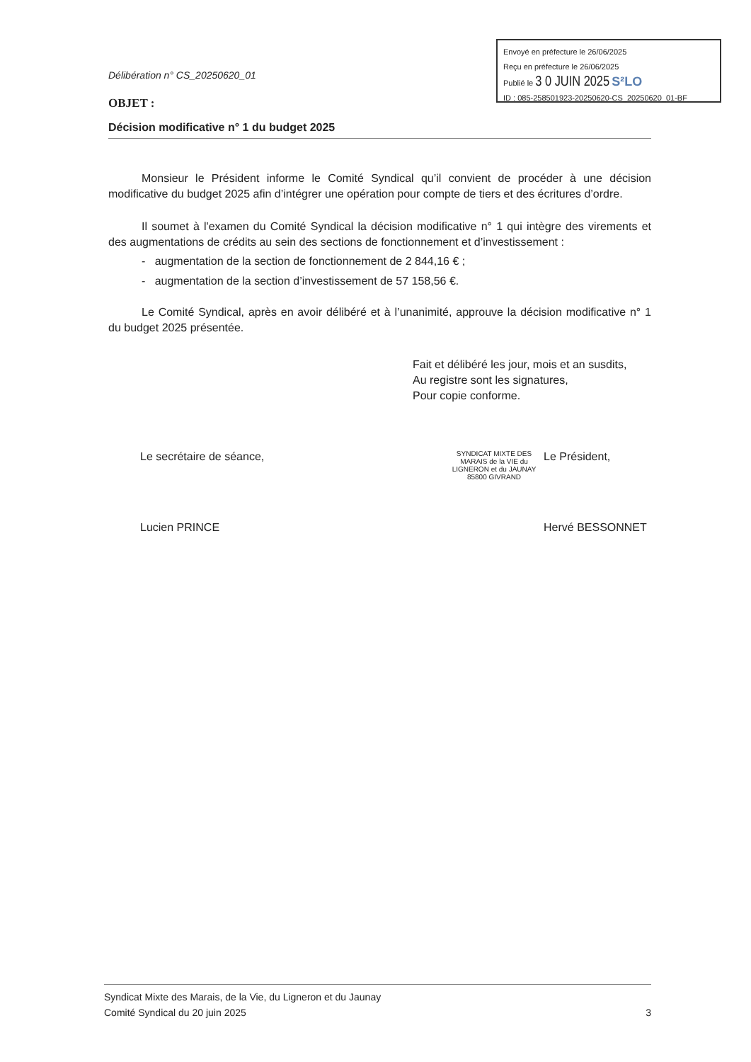Envoyé en préfecture le 26/06/2025
Reçu en préfecture le 26/06/2025
Publié le 3 0 JUIN 2025 S²LO
ID : 085-258501923-20250620-CS_20250620_01-BF
Délibération n° CS_20250620_01
OBJET :
Décision modificative n° 1 du budget 2025
Monsieur le Président informe le Comité Syndical qu’il convient de procéder à une décision modificative du budget 2025 afin d’intégrer une opération pour compte de tiers et des écritures d’ordre.
Il soumet à l'examen du Comité Syndical la décision modificative n° 1 qui intègre des virements et des augmentations de crédits au sein des sections de fonctionnement et d’investissement :
- augmentation de la section de fonctionnement de 2 844,16 € ;
- augmentation de la section d’investissement de 57 158,56 €.
Le Comité Syndical, après en avoir délibéré et à l’unanimité, approuve la décision modificative n° 1 du budget 2025 présentée.
Fait et délibéré les jour, mois et an susdits,
Au registre sont les signatures,
Pour copie conforme.
Le secrétaire de séance,
Lucien PRINCE
SYNDICAT MIXTE DES MARAIS de la VIE du LIGNERON et du JAUNAY 85800 GIVRAND
Le Président,
Hervé BESSONNET
Syndicat Mixte des Marais, de la Vie, du Ligneron et du Jaunay
Comité Syndical du 20 juin 2025 3